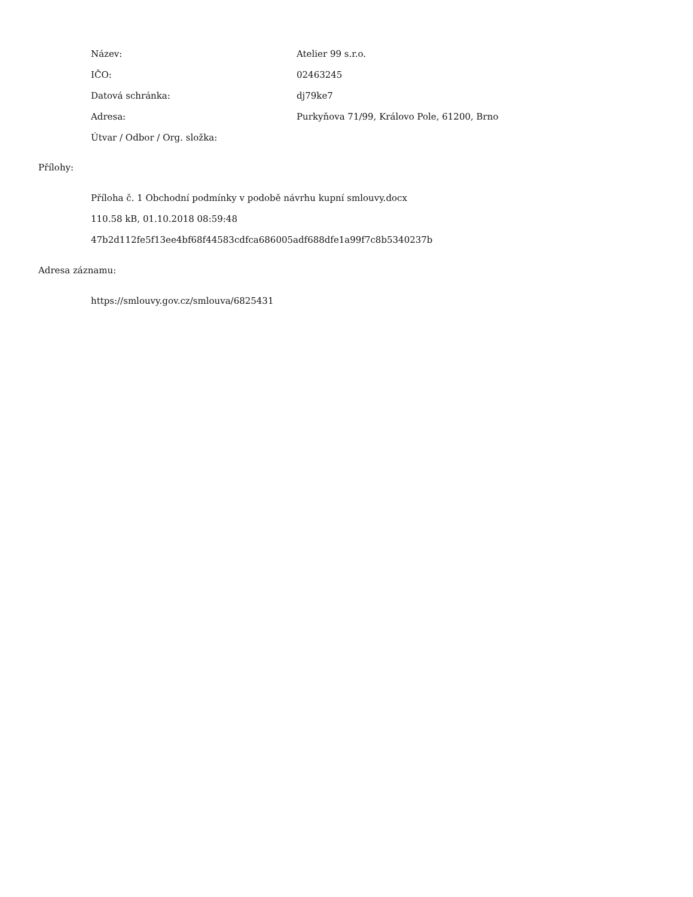| Název: | Atelier 99 s.r.o. |
| IČO: | 02463245 |
| Datová schránka: | dj79ke7 |
| Adresa: | Purkyňova 71/99, Královo Pole, 61200, Brno |
| Útvar / Odbor / Org. složka: | |
Přílohy:
Příloha č. 1 Obchodní podmínky v podobě návrhu kupní smlouvy.docx
110.58 kB, 01.10.2018 08:59:48
47b2d112fe5f13ee4bf68f44583cdfca686005adf688dfe1a99f7c8b5340237b
Adresa záznamu:
https://smlouvy.gov.cz/smlouva/6825431